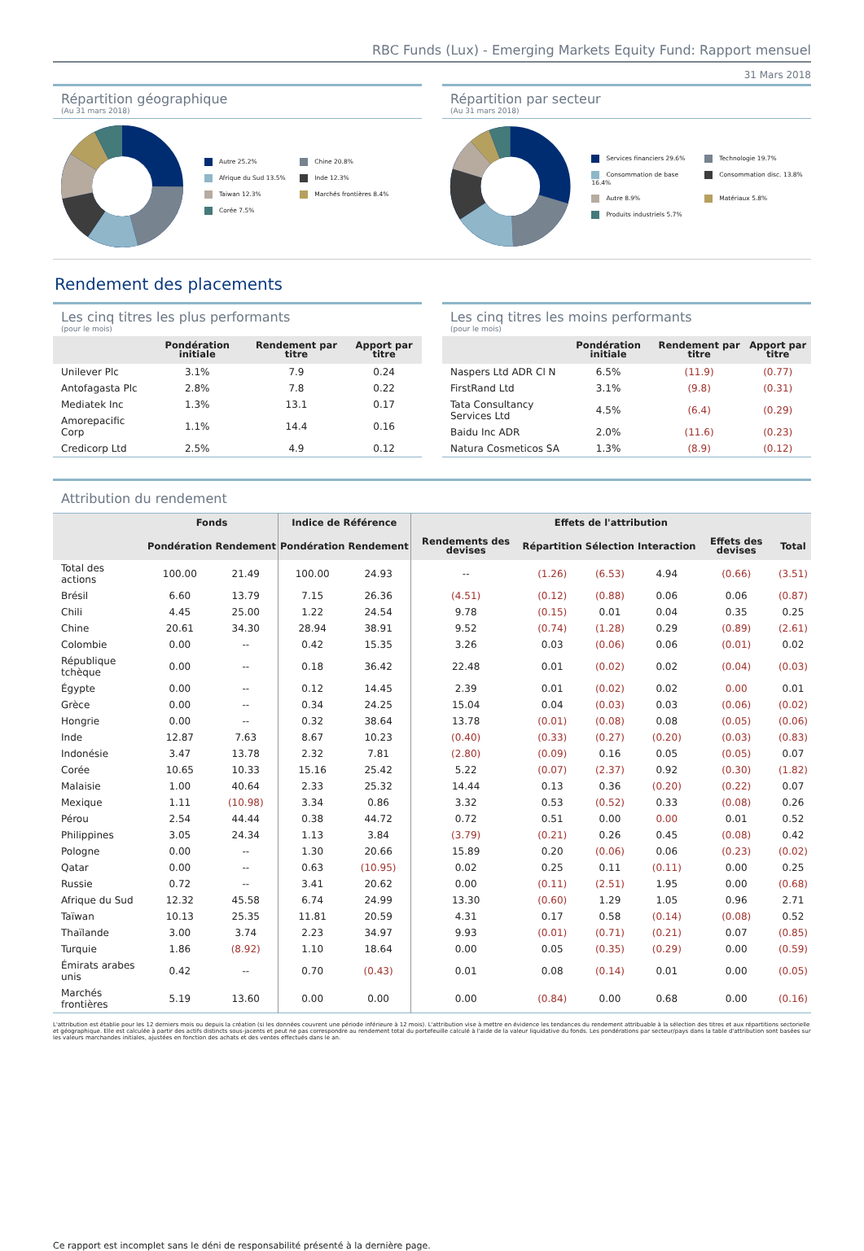RBC Funds (Lux) - Emerging Markets Equity Fund: Rapport mensuel
31 Mars 2018
Répartition géographique
(Au 31 mars 2018)
Autre 25.2%
Chine 20.8%
Afrique du Sud 13.5%
Inde 12.3%
Taiwan 12.3%
Marchés frontières 8.4%
Corée 7.5%
Répartition par secteur
(Au 31 mars 2018)
Services financiers 29.6%
Technologie 19.7%
Consommation de base 16.4%
Consommation disc. 13.8%
Autre 8.9%
Matériaux 5.8%
Produits industriels 5.7%
Rendement des placements
Les cinq titres les plus performants
(pour le mois)
| | Pondération initiale | Rendement par titre | Apport par titre |
| --- | --- | --- | --- |
| Unilever Plc | 3.1% | 7.9 | 0.24 |
| Antofagasta Plc | 2.8% | 7.8 | 0.22 |
| Mediatek Inc | 1.3% | 13.1 | 0.17 |
| Amorepacific Corp | 1.1% | 14.4 | 0.16 |
| Credicorp Ltd | 2.5% | 4.9 | 0.12 |
Les cinq titres les moins performants
(pour le mois)
| | Pondération initiale | Rendement par titre | Apport par titre |
| --- | --- | --- | --- |
| Naspers Ltd ADR Cl N | 6.5% | (11.9) | (0.77) |
| FirstRand Ltd | 3.1% | (9.8) | (0.31) |
| Tata Consultancy Services Ltd | 4.5% | (6.4) | (0.29) |
| Baidu Inc ADR | 2.0% | (11.6) | (0.23) |
| Natura Cosmeticos SA | 1.3% | (8.9) | (0.12) |
Attribution du rendement
| | Fonds | | Indice de Référence | | Effets de l'attribution | | | | | |
| --- | --- | --- | --- | --- | --- | --- | --- | --- | --- | --- |
| | Pondération | Rendement | Pondération | Rendement | Rendements des devises | Répartition | Sélection | Interaction | Effets des devises | Total |
| Total des actions | 100.00 | 21.49 | 100.00 | 24.93 | -- | (1.26) | (6.53) | 4.94 | (0.66) | (3.51) |
| Brésil | 6.60 | 13.79 | 7.15 | 26.36 | (4.51) | (0.12) | (0.88) | 0.06 | 0.06 | (0.87) |
| Chili | 4.45 | 25.00 | 1.22 | 24.54 | 9.78 | (0.15) | 0.01 | 0.04 | 0.35 | 0.25 |
| Chine | 20.61 | 34.30 | 28.94 | 38.91 | 9.52 | (0.74) | (1.28) | 0.29 | (0.89) | (2.61) |
| Colombie | 0.00 | -- | 0.42 | 15.35 | 3.26 | 0.03 | (0.06) | 0.06 | (0.01) | 0.02 |
| République tchèque | 0.00 | -- | 0.18 | 36.42 | 22.48 | 0.01 | (0.02) | 0.02 | (0.04) | (0.03) |
| Égypte | 0.00 | -- | 0.12 | 14.45 | 2.39 | 0.01 | (0.02) | 0.02 | 0.00 | 0.01 |
| Grèce | 0.00 | -- | 0.34 | 24.25 | 15.04 | 0.04 | (0.03) | 0.03 | (0.06) | (0.02) |
| Hongrie | 0.00 | -- | 0.32 | 38.64 | 13.78 | (0.01) | (0.08) | 0.08 | (0.05) | (0.06) |
| Inde | 12.87 | 7.63 | 8.67 | 10.23 | (0.40) | (0.33) | (0.27) | (0.20) | (0.03) | (0.83) |
| Indonésie | 3.47 | 13.78 | 2.32 | 7.81 | (2.80) | (0.09) | 0.16 | 0.05 | (0.05) | 0.07 |
| Corée | 10.65 | 10.33 | 15.16 | 25.42 | 5.22 | (0.07) | (2.37) | 0.92 | (0.30) | (1.82) |
| Malaisie | 1.00 | 40.64 | 2.33 | 25.32 | 14.44 | 0.13 | 0.36 | (0.20) | (0.22) | 0.07 |
| Mexique | 1.11 | (10.98) | 3.34 | 0.86 | 3.32 | 0.53 | (0.52) | 0.33 | (0.08) | 0.26 |
| Pérou | 2.54 | 44.44 | 0.38 | 44.72 | 0.72 | 0.51 | 0.00 | 0.00 | 0.01 | 0.52 |
| Philippines | 3.05 | 24.34 | 1.13 | 3.84 | (3.79) | (0.21) | 0.26 | 0.45 | (0.08) | 0.42 |
| Pologne | 0.00 | -- | 1.30 | 20.66 | 15.89 | 0.20 | (0.06) | 0.06 | (0.23) | (0.02) |
| Qatar | 0.00 | -- | 0.63 | (10.95) | 0.02 | 0.25 | 0.11 | (0.11) | 0.00 | 0.25 |
| Russie | 0.72 | -- | 3.41 | 20.62 | 0.00 | (0.11) | (2.51) | 1.95 | 0.00 | (0.68) |
| Afrique du Sud | 12.32 | 45.58 | 6.74 | 24.99 | 13.30 | (0.60) | 1.29 | 1.05 | 0.96 | 2.71 |
| Taïwan | 10.13 | 25.35 | 11.81 | 20.59 | 4.31 | 0.17 | 0.58 | (0.14) | (0.08) | 0.52 |
| Thaïlande | 3.00 | 3.74 | 2.23 | 34.97 | 9.93 | (0.01) | (0.71) | (0.21) | 0.07 | (0.85) |
| Turquie | 1.86 | (8.92) | 1.10 | 18.64 | 0.00 | 0.05 | (0.35) | (0.29) | 0.00 | (0.59) |
| Émirats arabes unis | 0.42 | -- | 0.70 | (0.43) | 0.01 | 0.08 | (0.14) | 0.01 | 0.00 | (0.05) |
| Marchés frontières | 5.19 | 13.60 | 0.00 | 0.00 | 0.00 | (0.84) | 0.00 | 0.68 | 0.00 | (0.16) |
L'attribution est établie pour les 12 derniers mois ou depuis la création (si les données couvrent une période inférieure à 12 mois). L'attribution vise à mettre en évidence les tendances du rendement attribuable à la sélection des titres et aux répartitions sectorielle et géographique. Elle est calculée à partir des actifs distincts sous-jacents et peut ne pas correspondre au rendement total du portefeuille calculé à l'aide de la valeur liquidative du fonds. Les pondérations par secteur/pays dans la table d'attribution sont basées sur les valeurs marchandes initiales, ajustées en fonction des achats et des ventes effectués dans le an.
Ce rapport est incomplet sans le déni de responsabilité présenté à la dernière page.